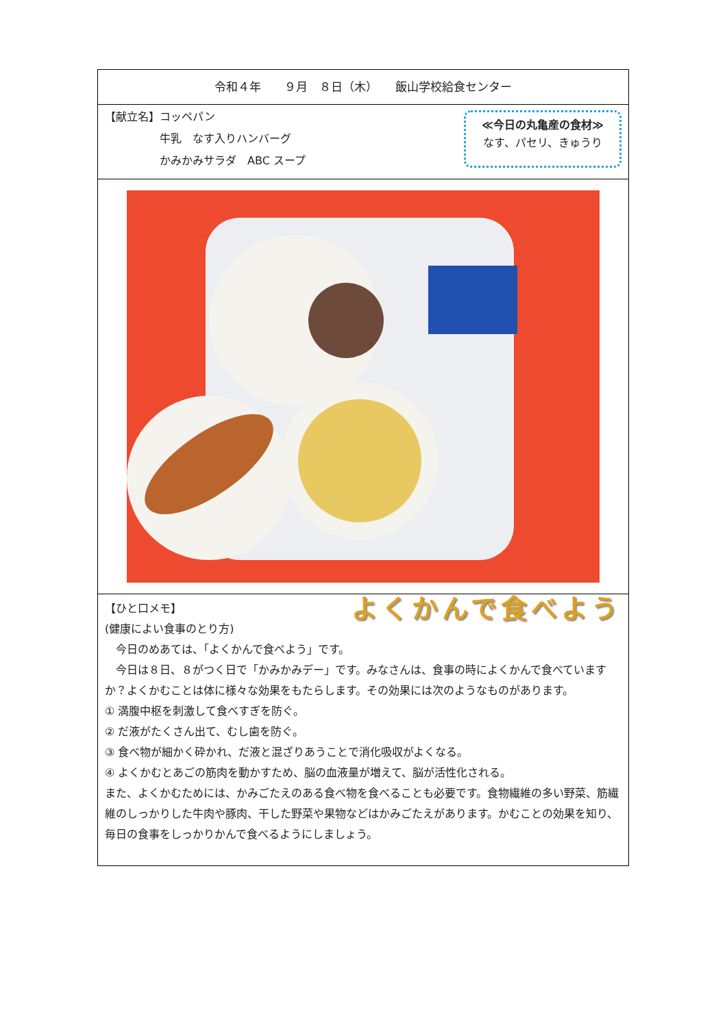令和４年　　９月　８日（木）　　飯山学校給食センター
【献立名】コッペパン
　　　　　牛乳　なす入りハンバーグ
　　　　　かみかみサラダ　ABC スープ
≪今日の丸亀産の食材≫
なす、パセリ、きゅうり
よくかんで食べよう
【ひと口メモ】
(健康によい食事のとり方)
　今日のめあては、「よくかんで食べよう」です。
　今日は８日、８がつく日で「かみかみデー」です。みなさんは、食事の時によくかんで食べていますか？よくかむことは体に様々な効果をもたらします。その効果には次のようなものがあります。
① 満腹中枢を刺激して食べすぎを防ぐ。
② だ液がたくさん出て、むし歯を防ぐ。
③ 食べ物が細かく砕かれ、だ液と混ざりあうことで消化吸収がよくなる。
④ よくかむとあごの筋肉を動かすため、脳の血液量が増えて、脳が活性化される。
また、よくかむためには、かみごたえのある食べ物を食べることも必要です。食物繊維の多い野菜、筋繊維のしっかりした牛肉や豚肉、干した野菜や果物などはかみごたえがあります。かむことの効果を知り、毎日の食事をしっかりかんで食べるようにしましょう。